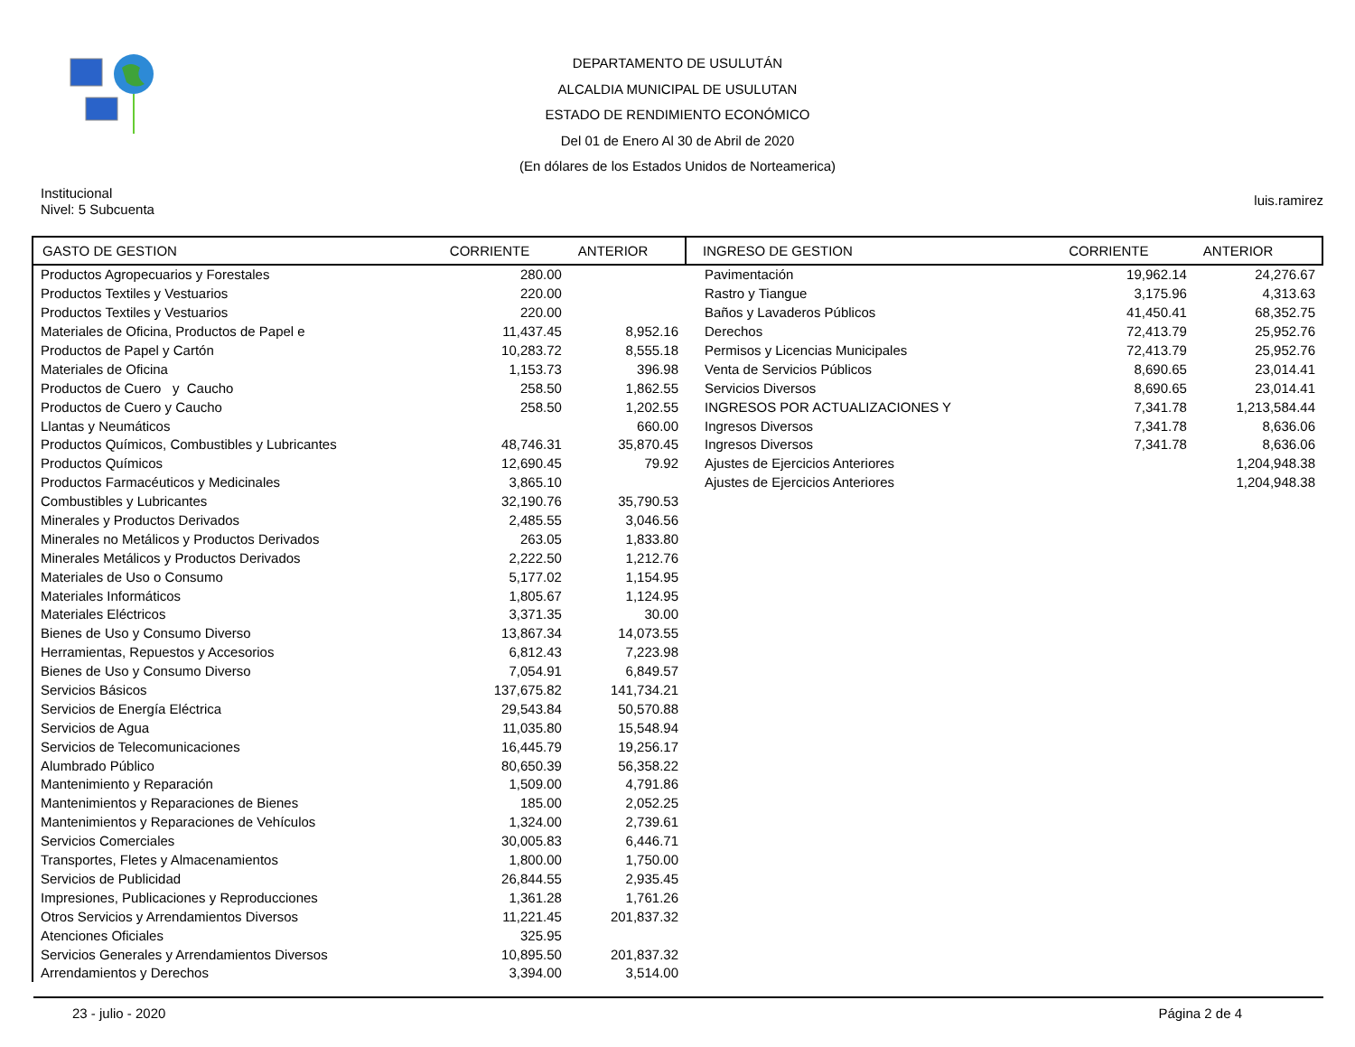DEPARTAMENTO DE USULUTÁN
ALCALDIA MUNICIPAL DE USULUTAN
ESTADO DE RENDIMIENTO ECONÓMICO
Del 01 de Enero Al 30 de Abril de 2020
(En dólares de los Estados Unidos de Norteamerica)
Institucional
Nivel: 5 Subcuenta
luis.ramirez
| GASTO DE GESTION | CORRIENTE | ANTERIOR |
| --- | --- | --- |
| Productos Agropecuarios y Forestales | 280.00 | |
| Productos Textiles y Vestuarios | 220.00 | |
| Productos Textiles y Vestuarios | 220.00 | |
| Materiales de Oficina, Productos de Papel e | 11,437.45 | 8,952.16 |
| Productos de Papel y Cartón | 10,283.72 | 8,555.18 |
| Materiales de Oficina | 1,153.73 | 396.98 |
| Productos de Cuero y Caucho | 258.50 | 1,862.55 |
| Productos de Cuero y Caucho | 258.50 | 1,202.55 |
| Llantas y Neumáticos | | 660.00 |
| Productos Químicos, Combustibles y Lubricantes | 48,746.31 | 35,870.45 |
| Productos Químicos | 12,690.45 | 79.92 |
| Productos Farmacéuticos y Medicinales | 3,865.10 | |
| Combustibles y Lubricantes | 32,190.76 | 35,790.53 |
| Minerales y Productos Derivados | 2,485.55 | 3,046.56 |
| Minerales no Metálicos y Productos Derivados | 263.05 | 1,833.80 |
| Minerales Metálicos y Productos Derivados | 2,222.50 | 1,212.76 |
| Materiales de Uso o Consumo | 5,177.02 | 1,154.95 |
| Materiales Informáticos | 1,805.67 | 1,124.95 |
| Materiales Eléctricos | 3,371.35 | 30.00 |
| Bienes de Uso y Consumo Diverso | 13,867.34 | 14,073.55 |
| Herramientas, Repuestos y Accesorios | 6,812.43 | 7,223.98 |
| Bienes de Uso y Consumo Diverso | 7,054.91 | 6,849.57 |
| Servicios Básicos | 137,675.82 | 141,734.21 |
| Servicios de Energía Eléctrica | 29,543.84 | 50,570.88 |
| Servicios de Agua | 11,035.80 | 15,548.94 |
| Servicios de Telecomunicaciones | 16,445.79 | 19,256.17 |
| Alumbrado Público | 80,650.39 | 56,358.22 |
| Mantenimiento y Reparación | 1,509.00 | 4,791.86 |
| Mantenimientos y Reparaciones de Bienes | 185.00 | 2,052.25 |
| Mantenimientos y Reparaciones de Vehículos | 1,324.00 | 2,739.61 |
| Servicios Comerciales | 30,005.83 | 6,446.71 |
| Transportes, Fletes y Almacenamientos | 1,800.00 | 1,750.00 |
| Servicios de Publicidad | 26,844.55 | 2,935.45 |
| Impresiones, Publicaciones y Reproducciones | 1,361.28 | 1,761.26 |
| Otros Servicios y Arrendamientos Diversos | 11,221.45 | 201,837.32 |
| Atenciones Oficiales | 325.95 | |
| Servicios Generales y Arrendamientos Diversos | 10,895.50 | 201,837.32 |
| Arrendamientos y Derechos | 3,394.00 | 3,514.00 |
| INGRESO DE GESTION | CORRIENTE | ANTERIOR |
| --- | --- | --- |
| Pavimentación | 19,962.14 | 24,276.67 |
| Rastro y Tiangue | 3,175.96 | 4,313.63 |
| Baños y Lavaderos Públicos | 41,450.41 | 68,352.75 |
| Derechos | 72,413.79 | 25,952.76 |
| Permisos y Licencias Municipales | 72,413.79 | 25,952.76 |
| Venta de Servicios Públicos | 8,690.65 | 23,014.41 |
| Servicios Diversos | 8,690.65 | 23,014.41 |
| INGRESOS POR ACTUALIZACIONES Y | 7,341.78 | 1,213,584.44 |
| Ingresos Diversos | 7,341.78 | 8,636.06 |
| Ingresos Diversos | 7,341.78 | 8,636.06 |
| Ajustes de Ejercicios Anteriores | | 1,204,948.38 |
| Ajustes de Ejercicios Anteriores | | 1,204,948.38 |
23 - julio - 2020 Página 2 de 4